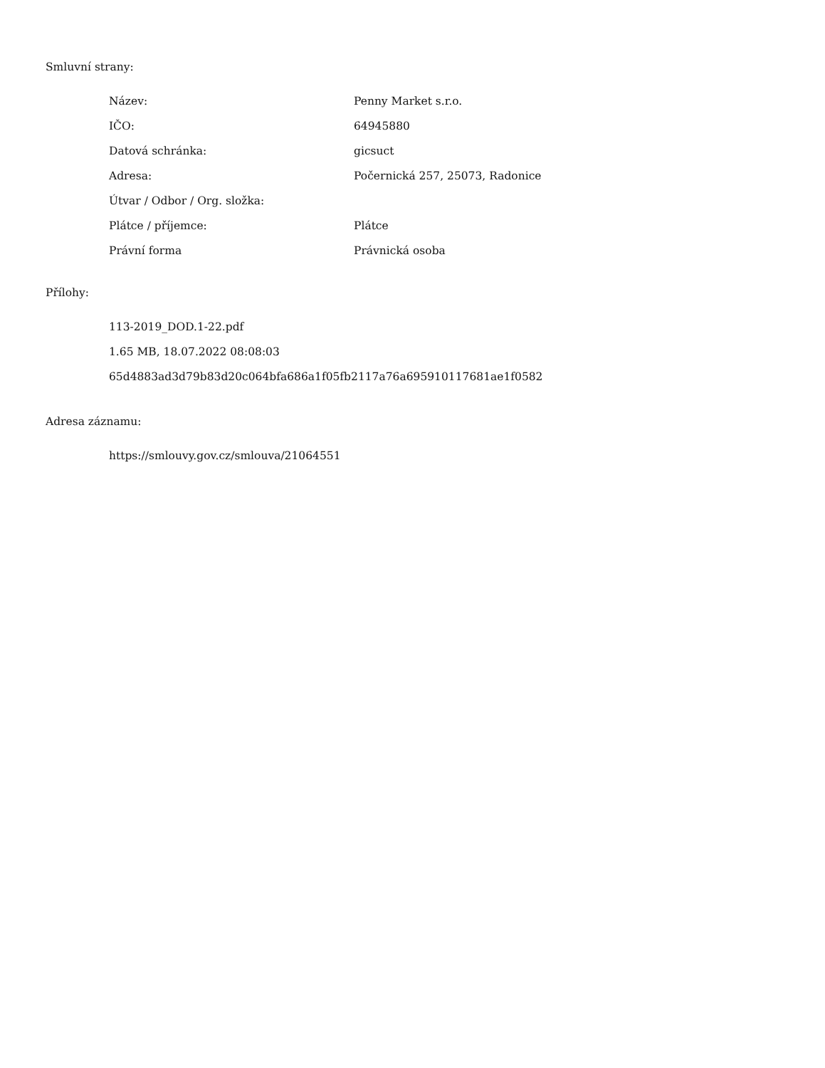Smluvní strany:
| Název: | Penny Market s.r.o. |
| IČO: | 64945880 |
| Datová schránka: | gicsuct |
| Adresa: | Počernická 257, 25073, Radonice |
| Útvar / Odbor / Org. složka: | |
| Plátce / příjemce: | Plátce |
| Právní forma | Právnická osoba |
Přílohy:
113-2019_DOD.1-22.pdf
1.65 MB, 18.07.2022 08:08:03
65d4883ad3d79b83d20c064bfa686a1f05fb2117a76a695910117681ae1f0582
Adresa záznamu:
https://smlouvy.gov.cz/smlouva/21064551